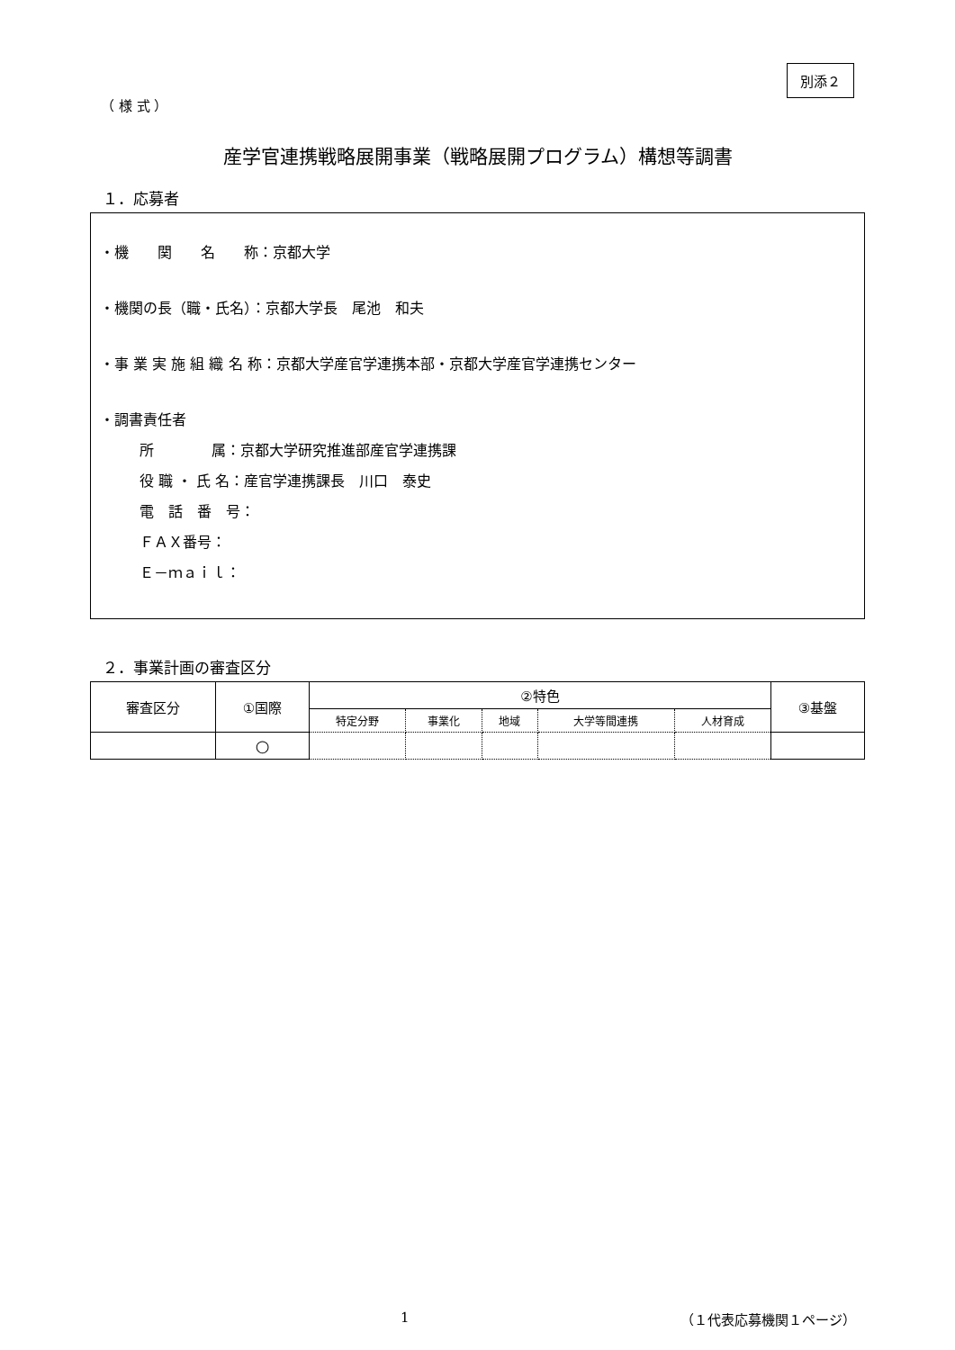別添２
（ 様 式 ）
産学官連携戦略展開事業（戦略展開プログラム）構想等調書
１．応募者
・機　　関　　名　　称：京都大学
・機関の長（職・氏名）：京都大学長　尾池　和夫
・事 業 実 施 組 織 名 称：京都大学産官学連携本部・京都大学産官学連携センター
・調書責任者
所　　　　属：京都大学研究推進部産官学連携課
役 職 ・ 氏 名：産官学連携課長　川口　泰史
電　話　番　号：
ＦＡＸ番号：
Ｅ－ｍａｉｌ：
２．事業計画の審査区分
| 審査区分 | ①国際 | ②特色 | | | | | ③基盤 |
| --- | --- | --- | --- | --- | --- | --- | --- |
| | | 特定分野 | 事業化 | 地域 | 大学等間連携 | 人材育成 | |
| | ○ | | | | | | |
1 （１代表応募機関１ページ）